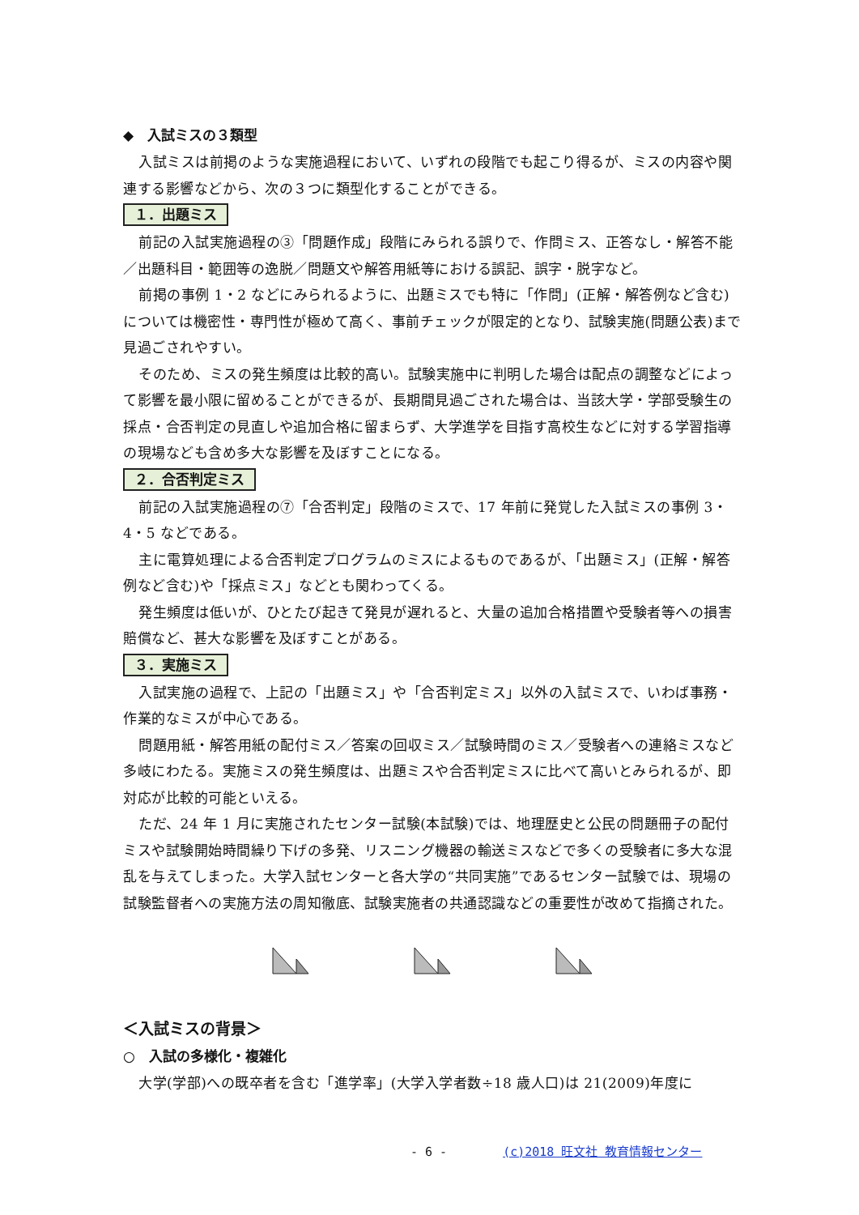◆　入試ミスの３類型
入試ミスは前掲のような実施過程において、いずれの段階でも起こり得るが、ミスの内容や関連する影響などから、次の３つに類型化することができる。
１．出題ミス
前記の入試実施過程の③「問題作成」段階にみられる誤りで、作問ミス、正答なし・解答不能／出題科目・範囲等の逸脱／問題文や解答用紙等における誤記、誤字・脱字など。
前掲の事例 1・2 などにみられるように、出題ミスでも特に「作問」(正解・解答例など含む)については機密性・専門性が極めて高く、事前チェックが限定的となり、試験実施(問題公表)まで見過ごされやすい。
そのため、ミスの発生頻度は比較的高い。試験実施中に判明した場合は配点の調整などによって影響を最小限に留めることができるが、長期間見過ごされた場合は、当該大学・学部受験生の採点・合否判定の見直しや追加合格に留まらず、大学進学を目指す高校生などに対する学習指導の現場なども含め多大な影響を及ぼすことになる。
２．合否判定ミス
前記の入試実施過程の⑦「合否判定」段階のミスで、17 年前に発覚した入試ミスの事例 3・4・5 などである。
主に電算処理による合否判定プログラムのミスによるものであるが、「出題ミス」(正解・解答例など含む)や「採点ミス」などとも関わってくる。
発生頻度は低いが、ひとたび起きて発見が遅れると、大量の追加合格措置や受験者等への損害賠償など、甚大な影響を及ぼすことがある。
３．実施ミス
入試実施の過程で、上記の「出題ミス」や「合否判定ミス」以外の入試ミスで、いわば事務・作業的なミスが中心である。
問題用紙・解答用紙の配付ミス／答案の回収ミス／試験時間のミス／受験者への連絡ミスなど多岐にわたる。実施ミスの発生頻度は、出題ミスや合否判定ミスに比べて高いとみられるが、即対応が比較的可能といえる。
ただ、24 年 1 月に実施されたセンター試験(本試験)では、地理歴史と公民の問題冊子の配付ミスや試験開始時間繰り下げの多発、リスニング機器の輸送ミスなどで多くの受験者に多大な混乱を与えてしまった。大学入試センターと各大学の“共同実施”であるセンター試験では、現場の試験監督者への実施方法の周知徹底、試験実施者の共通認識などの重要性が改めて指摘された。
＜入試ミスの背景＞
○　入試の多様化・複雑化
大学(学部)への既卒者を含む「進学率」(大学入学者数÷18 歳人口)は 21(2009)年度に
- 6 - (c)2018 旺文社 教育情報センター